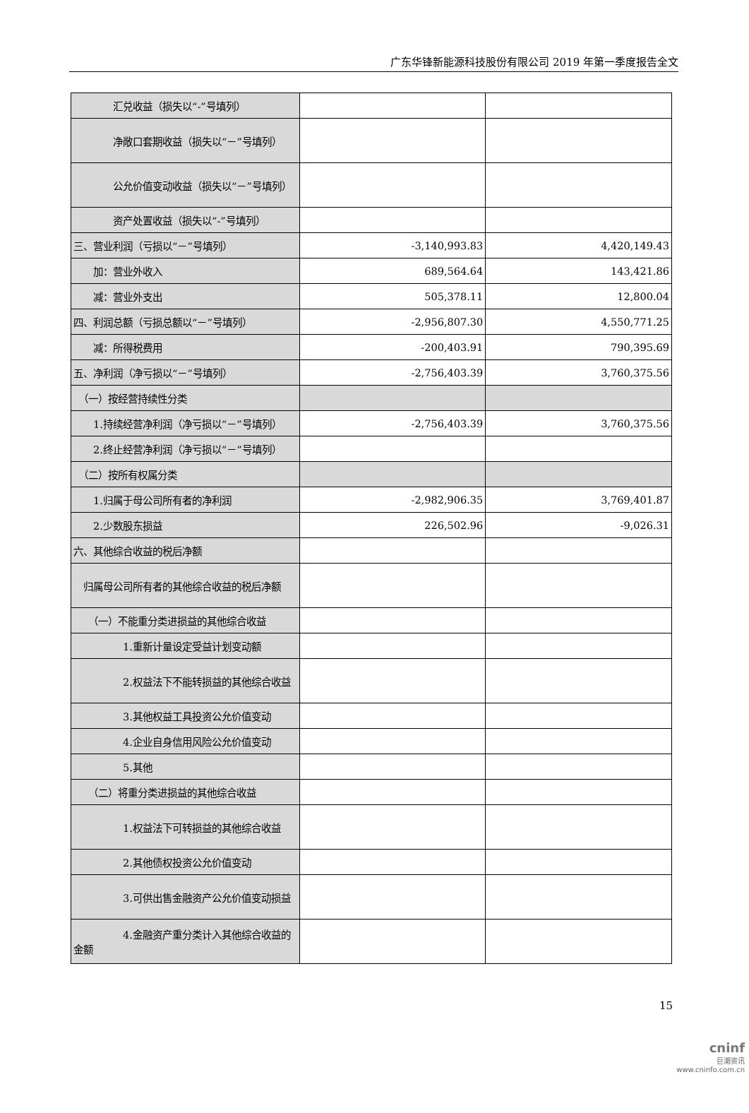广东华锋新能源科技股份有限公司 2019 年第一季度报告全文
| 汇兑收益（损失以“-”号填列） | | |
| 净敞口套期收益（损失以“－”号填列） | | |
| 公允价值变动收益（损失以“－”号填列） | | |
| 资产处置收益（损失以“-”号填列） | | |
| 三、营业利润（亏损以“－”号填列） | -3,140,993.83 | 4,420,149.43 |
| 加：营业外收入 | 689,564.64 | 143,421.86 |
| 减：营业外支出 | 505,378.11 | 12,800.04 |
| 四、利润总额（亏损总额以“－”号填列） | -2,956,807.30 | 4,550,771.25 |
| 减：所得税费用 | -200,403.91 | 790,395.69 |
| 五、净利润（净亏损以“－”号填列） | -2,756,403.39 | 3,760,375.56 |
| （一）按经营持续性分类 | | |
| 1.持续经营净利润（净亏损以“－”号填列） | -2,756,403.39 | 3,760,375.56 |
| 2.终止经营净利润（净亏损以“－”号填列） | | |
| （二）按所有权属分类 | | |
| 1.归属于母公司所有者的净利润 | -2,982,906.35 | 3,769,401.87 |
| 2.少数股东损益 | 226,502.96 | -9,026.31 |
| 六、其他综合收益的税后净额 | | |
| 归属母公司所有者的其他综合收益的税后净额 | | |
| （一）不能重分类进损益的其他综合收益 | | |
| 1.重新计量设定受益计划变动额 | | |
| 2.权益法下不能转损益的其他综合收益 | | |
| 3.其他权益工具投资公允价值变动 | | |
| 4.企业自身信用风险公允价值变动 | | |
| 5.其他 | | |
| （二）将重分类进损益的其他综合收益 | | |
| 1.权益法下可转损益的其他综合收益 | | |
| 2.其他债权投资公允价值变动 | | |
| 3.可供出售金融资产公允价值变动损益 | | |
| 4.金融资产重分类计入其他综合收益的金额 | | |
15
cninf
巨潮资讯
www.cninfo.com.cn